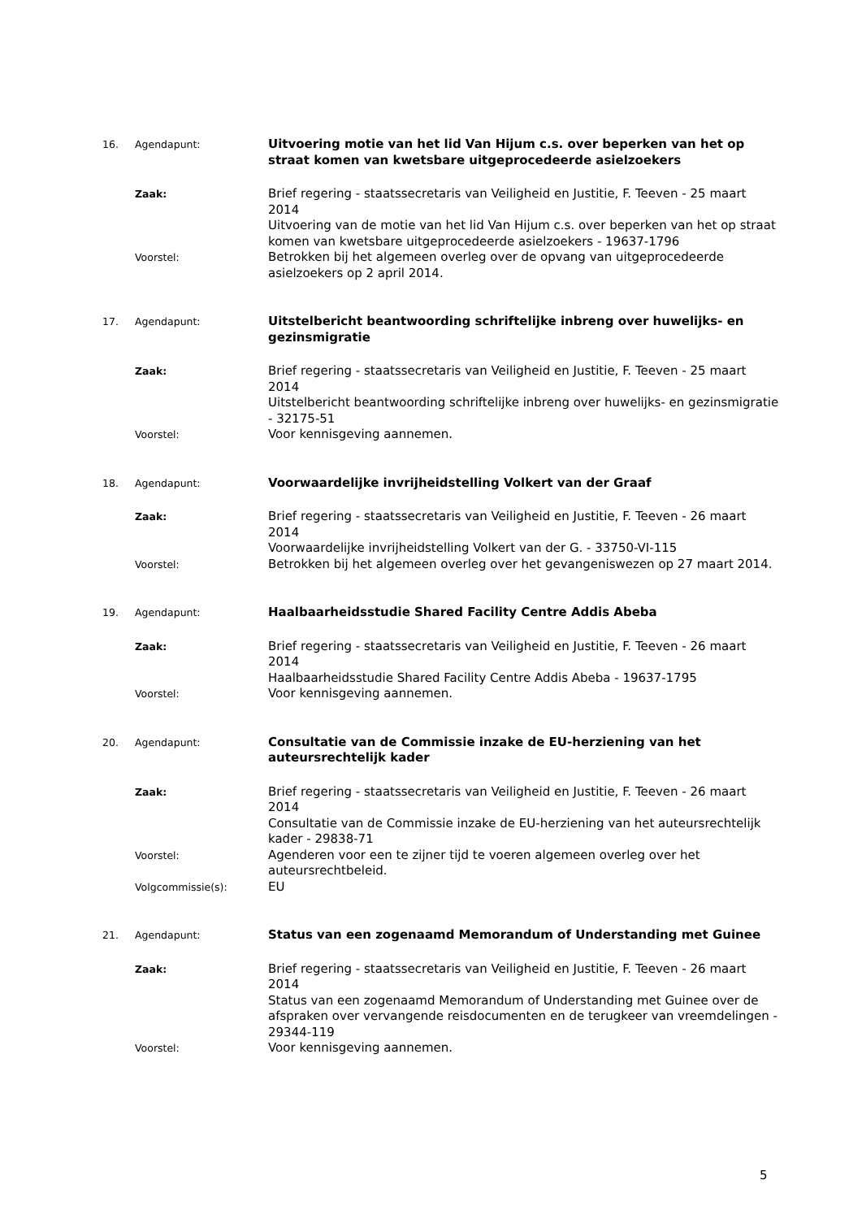16. Agendapunt:
Uitvoering motie van het lid Van Hijum c.s. over beperken van het op straat komen van kwetsbare uitgeprocedeerde asielzoekers
Zaak:
Brief regering - staatssecretaris van Veiligheid en Justitie, F. Teeven - 25 maart 2014
Uitvoering van de motie van het lid Van Hijum c.s. over beperken van het op straat komen van kwetsbare uitgeprocedeerde asielzoekers - 19637-1796
Voorstel:
Betrokken bij het algemeen overleg over de opvang van uitgeprocedeerde asielzoekers op 2 april 2014.
17. Agendapunt:
Uitstelbericht beantwoording schriftelijke inbreng over huwelijks- en gezinsmigratie
Zaak:
Brief regering - staatssecretaris van Veiligheid en Justitie, F. Teeven - 25 maart 2014
Uitstelbericht beantwoording schriftelijke inbreng over huwelijks- en gezinsmigratie - 32175-51
Voorstel:
Voor kennisgeving aannemen.
18. Agendapunt:
Voorwaardelijke invrijheidstelling Volkert van der Graaf
Zaak:
Brief regering - staatssecretaris van Veiligheid en Justitie, F. Teeven - 26 maart 2014
Voorwaardelijke invrijheidstelling Volkert van der G. - 33750-VI-115
Voorstel:
Betrokken bij het algemeen overleg over het gevangeniswezen op 27 maart 2014.
19. Agendapunt:
Haalbaarheidsstudie Shared Facility Centre Addis Abeba
Zaak:
Brief regering - staatssecretaris van Veiligheid en Justitie, F. Teeven - 26 maart 2014
Haalbaarheidsstudie Shared Facility Centre Addis Abeba - 19637-1795
Voorstel:
Voor kennisgeving aannemen.
20. Agendapunt:
Consultatie van de Commissie inzake de EU-herziening van het auteursrechtelijk kader
Zaak:
Brief regering - staatssecretaris van Veiligheid en Justitie, F. Teeven - 26 maart 2014
Consultatie van de Commissie inzake de EU-herziening van het auteursrechtelijk kader - 29838-71
Voorstel:
Agenderen voor een te zijner tijd te voeren algemeen overleg over het auteursrechtbeleid.
Volgcommissie(s):
EU
21. Agendapunt:
Status van een zogenaamd Memorandum of Understanding met Guinee
Zaak:
Brief regering - staatssecretaris van Veiligheid en Justitie, F. Teeven - 26 maart 2014
Status van een zogenaamd Memorandum of Understanding met Guinee over de afspraken over vervangende reisdocumenten en de terugkeer van vreemdelingen - 29344-119
Voorstel:
Voor kennisgeving aannemen.
5